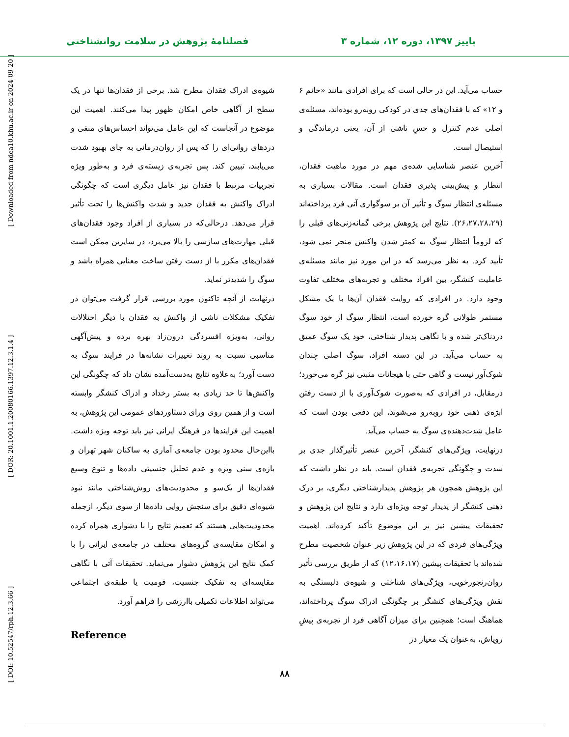[ Downloaded from ndea10.khu.ac.ir on 2024-09-20 ]
[ DOR: 20.1001.1.20080166.1397.12.3.1.4 ]
[ DOI: 10.52547/rph.12.3.66 ]
پاییز ۱۳۹۷، دوره ۱۲، شماره ۳ فصلنامهٔ پژوهش در سلامت روانشناختی
حساب می‌آید. این در حالی است که برای افرادی مانند «خانم ۶ و ۱۲» که با فقدان‌های جدی در کودکی روبه‌رو بوده‌اند، مسئله‌ی اصلی عدم کنترل و حسِ ناشی از آن، یعنی درماندگی و استیصال است.
آخرین عنصر شناسایی شده‌ی مهم در مورد ماهیت فقدان، انتظار و پیش‌بینی پذیری فقدان است. مقالات بسیاری به مسئله‌ی انتظار سوگ و تأثیر آن بر سوگواری آتی فرد پرداخته‌اند (۲۶،۲۷،۲۸،۲۹). نتایج این پژوهش برخی گمانه‌زنی‌های قبلی را که لزوماً انتظار سوگ به کمتر شدن واکنش منجر نمی شود، تأیید کرد. به نظر می‌رسد که در این مورد نیز مانند مسئله‌ی عاملیت کنشگر، بین افراد مختلف و تجربه‌های مختلف تفاوت وجود دارد. در افرادی که روایت فقدان آن‌ها با یک مشکل مستمر طولانی گره خورده است، انتظار سوگ از خود سوگ دردناک‌تر شده و با نگاهی پدیدار شناختی، خود یک سوگ عمیق به حساب می‌آید. در این دسته افراد، سوگ اصلی چندان شوک‌آور نیست و گاهی حتی با هیجانات مثبتی نیز گره می‌خورد؛ درمقابل، در افرادی که به‌صورت شوک‌آوری با از دست رفتن ابژه‌ی ذهنی خود روبه‌رو می‌شوند، این دفعی بودن است که عامل شدت‌دهنده‌ی سوگ به حساب می‌آید.
درنهایت، ویژگی‌های کنشگر، آخرین عنصر تأثیرگذار جدی بر شدت و چگونگی تجربه‌ی فقدان است. باید در نظر داشت که این پژوهش همچون هر پژوهش پدیدارشناختی دیگری، بر درک ذهنی کنشگر از پدیدار توجه ویژه‌ای دارد و نتایج این پژوهش و تحقیقات پیشین نیز بر این موضوع تأکید کرده‌اند. اهمیت ویژگی‌های فردی که در این پژوهش زیر عنوان شخصیت مطرح شده‌اند با تحقیقات پیشین (۱۲،۱۶،۱۷) که از طریق بررسی تأثیر روان‌رنجورخویی، ویژگی‌های شناختی و شیوه‌ی دلبستگی به نقش ویژگی‌های کنشگر بر چگونگی ادراک سوگ پرداخته‌اند، هماهنگ است؛ همچنین برای میزان آگاهی فرد از تجربه‌ی پیشِ رویاش، به‌عنوان یک معیار در
شیوه‌ی ادراک فقدان مطرح شد. برخی از فقدان‌ها تنها در یک سطح از آگاهی خاص امکان ظهور پیدا می‌کنند. اهمیت این موضوع در آنجاست که این عامل می‌تواند احساس‌های منفی و دردهای روانی‌ای را که پس از روان‌درمانی به جای بهبود شدت می‌یابند، تبیین کند. پس تجربه‌ی زیسته‌ی فرد و به‌طور ویژه تجربیات مرتبط با فقدان نیز عامل دیگری است که چگونگی ادراک واکنش به فقدان جدید و شدت واکنش‌ها را تحت تأثیر قرار می‌دهد. درحالی‌که در بسیاری از افراد وجود فقدان‌های قبلی مهارت‌های سازشی را بالا می‌برد، در سایرین ممکن است فقدان‌های مکرر با از دست رفتن ساخت معنایی همراه باشد و سوگ را شدیدتر نماید.
درنهایت از آنچه تاکنون مورد بررسی قرار گرفت می‌توان در تفکیک مشکلات ناشی از واکنش به فقدان با دیگر اختلالات روانی، به‌ویژه افسردگی درون‌زاد بهره برده و پیش‌آگهی مناسبی نسبت به روند تغییرات نشانه‌ها در فرایند سوگ به دست آورد؛ به‌علاوه نتایج به‌دست‌آمده نشان داد که چگونگی این واکنش‌ها تا حد زیادی به بستر رخداد و ادراک کنشگر وابسته است و از همین روی ورای دستاوردهای عمومی این پژوهش، به اهمیت این فرایندها در فرهنگ ایرانی نیز باید توجه ویژه داشت. بااین‌حال محدود بودن جامعه‌ی آماری به ساکنان شهر تهران و بازه‌ی سنی ویژه و عدم تحلیل جنسیتی داده‌ها و تنوع وسیع فقدان‌ها از یک‌سو و محدودیت‌های روش‌شناختی مانند نبود شیوه‌ای دقیق برای سنجش روایی داده‌ها از سوی دیگر، ازجمله محدودیت‌هایی هستند که تعمیم نتایج را با دشواری همراه کرده و امکان مقایسه‌ی گروه‌های مختلف در جامعه‌ی ایرانی را با کمک نتایج این پژوهش دشوار می‌نماید. تحقیقات آتی با نگاهی مقایسه‌ای به تفکیک جنسیت، قومیت یا طبقه‌ی اجتماعی می‌تواند اطلاعات تکمیلی باارزشی را فراهم آورد.
Reference
۸۸